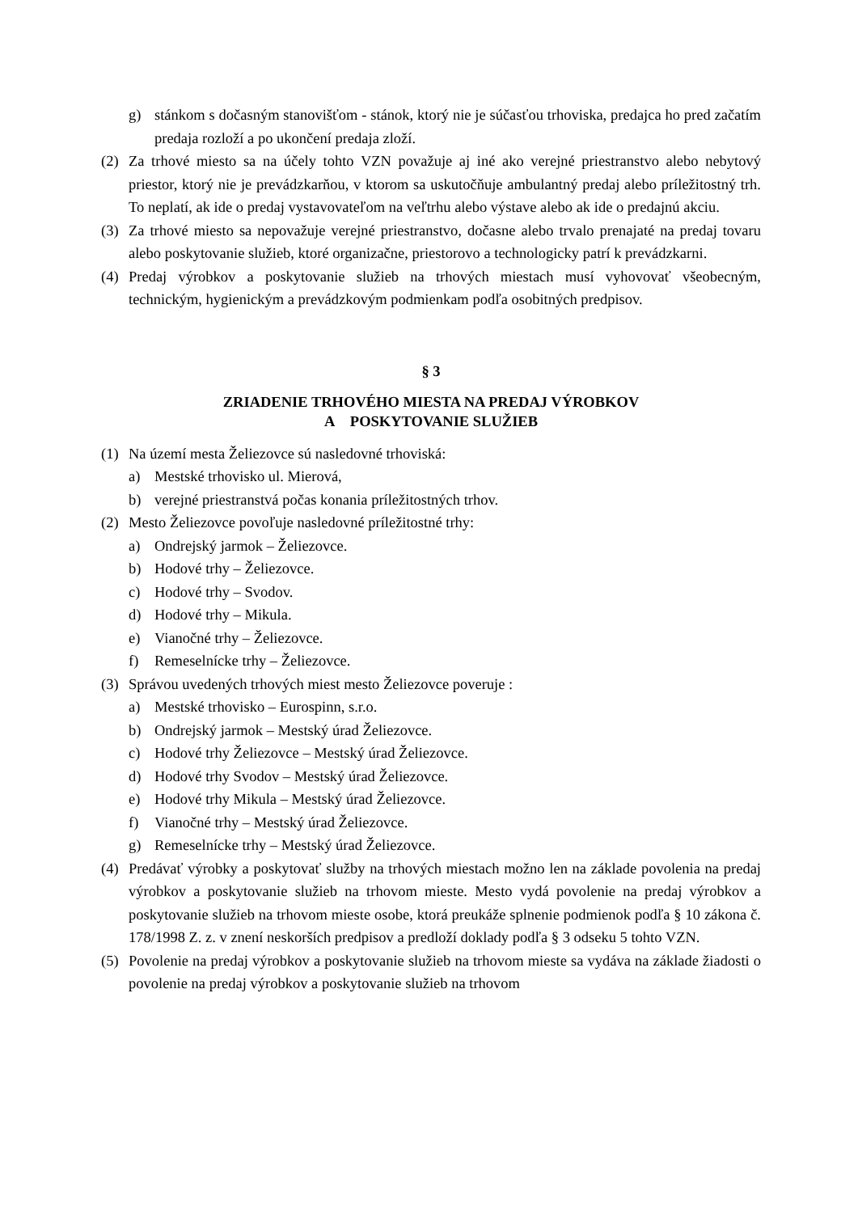g) stánkom s dočasným stanovišťom - stánok, ktorý nie je súčasťou trhoviska, predajca ho pred začatím predaja rozloží a po ukončení predaja zloží.
(2) Za trhové miesto sa na účely tohto VZN považuje aj iné ako verejné priestranstvo alebo nebytový priestor, ktorý nie je prevádzkarňou, v ktorom sa uskutočňuje ambulantný predaj alebo príležitostný trh. To neplatí, ak ide o predaj vystavovateľom na veľtrhu alebo výstave alebo ak ide o predajnú akciu.
(3) Za trhové miesto sa nepovažuje verejné priestranstvo, dočasne alebo trvalo prenajaté na predaj tovaru alebo poskytovanie služieb, ktoré organizačne, priestorovo a technologicky patrí k prevádzkarni.
(4) Predaj výrobkov a poskytovanie služieb na trhových miestach musí vyhovovať všeobecným, technickým, hygienickým a prevádzkovým podmienkam podľa osobitných predpisov.
§ 3
ZRIADENIE TRHOVÉHO MIESTA NA PREDAJ VÝROBKOV
A POSKYTOVANIE SLUŽIEB
(1) Na území mesta Želiezovce sú nasledovné trhoviská:
a) Mestské trhovisko ul. Mierová,
b) verejné priestranstvá počas konania príležitostných trhov.
(2) Mesto Želiezovce povoľuje nasledovné príležitostné trhy:
a) Ondrejský jarmok – Želiezovce.
b) Hodové trhy – Želiezovce.
c) Hodové trhy – Svodov.
d) Hodové trhy – Mikula.
e) Vianočné trhy – Želiezovce.
f) Remeselnícke trhy – Želiezovce.
(3) Správou uvedených trhových miest mesto Želiezovce poveruje :
a) Mestské trhovisko – Eurospinn, s.r.o.
b) Ondrejský jarmok – Mestský úrad Želiezovce.
c) Hodové trhy Želiezovce – Mestský úrad Želiezovce.
d) Hodové trhy Svodov – Mestský úrad Želiezovce.
e) Hodové trhy Mikula – Mestský úrad Želiezovce.
f) Vianočné trhy – Mestský úrad Želiezovce.
g) Remeselnícke trhy – Mestský úrad Želiezovce.
(4) Predávať výrobky a poskytovať služby na trhových miestach možno len na základe povolenia na predaj výrobkov a poskytovanie služieb na trhovom mieste. Mesto vydá povolenie na predaj výrobkov a poskytovanie služieb na trhovom mieste osobe, ktorá preukáže splnenie podmienok podľa § 10 zákona č. 178/1998 Z. z. v znení neskorších predpisov a predloží doklady podľa § 3 odseku 5 tohto VZN.
(5) Povolenie na predaj výrobkov a poskytovanie služieb na trhovom mieste sa vydáva na základe žiadosti o povolenie na predaj výrobkov a poskytovanie služieb na trhovom